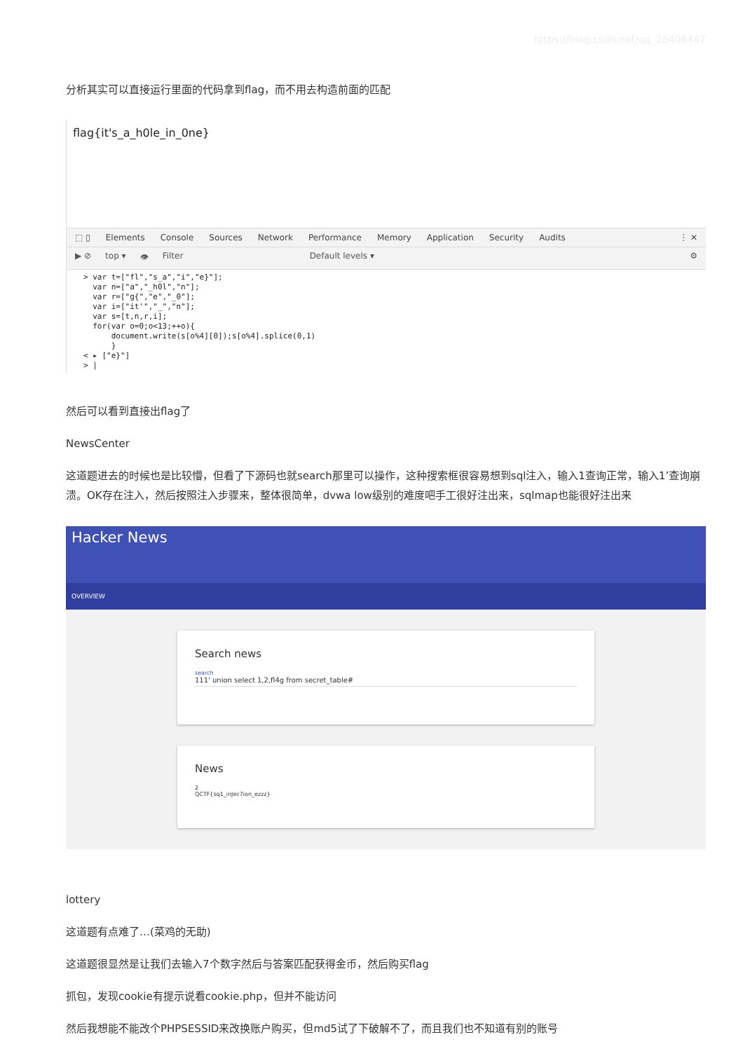https://blog.csdn.net/qq_26406447
分析其实可以直接运行里面的代码拿到flag，而不用去构造前面的匹配
flag{it's_a_h0le_in_0ne}
⬚ ▯ Elements Console Sources Network Performance Memory Application Security Audits ⋮ ✕
▶ ⊘ top ▾ 👁 Filter Default levels ▾ ⚙
> var t=["fl","s_a","i","e}"];
  var n=["a","_h0l","n"];
  var r=["g{","e","_0"];
  var i=["it'","_","n"];
  var s=[t,n,r,i];
  for(var o=0;o<13;++o){
      document.write(s[o%4][0]);s[o%4].splice(0,1)
      }
< ▸ ["e}"]
> |
然后可以看到直接出flag了
NewsCenter
这道题进去的时候也是比较懵，但看了下源码也就search那里可以操作，这种搜索框很容易想到sql注入，输入1查询正常，输入1’查询崩溃。OK存在注入，然后按照注入步骤来，整体很简单，dvwa low级别的难度吧手工很好注出来，sqlmap也能很好注出来
Hacker News
OVERVIEW
Search news
search
111' union select 1,2,fl4g from secret_table#
News
2
QCTF{sq1_inJec7ion_ezzz}
lottery
这道题有点难了…(菜鸡的无助)
这道题很显然是让我们去输入7个数字然后与答案匹配获得金币，然后购买flag
抓包，发现cookie有提示说看cookie.php，但并不能访问
然后我想能不能改个PHPSESSID来改换账户购买，但md5试了下破解不了，而且我们也不知道有别的账号